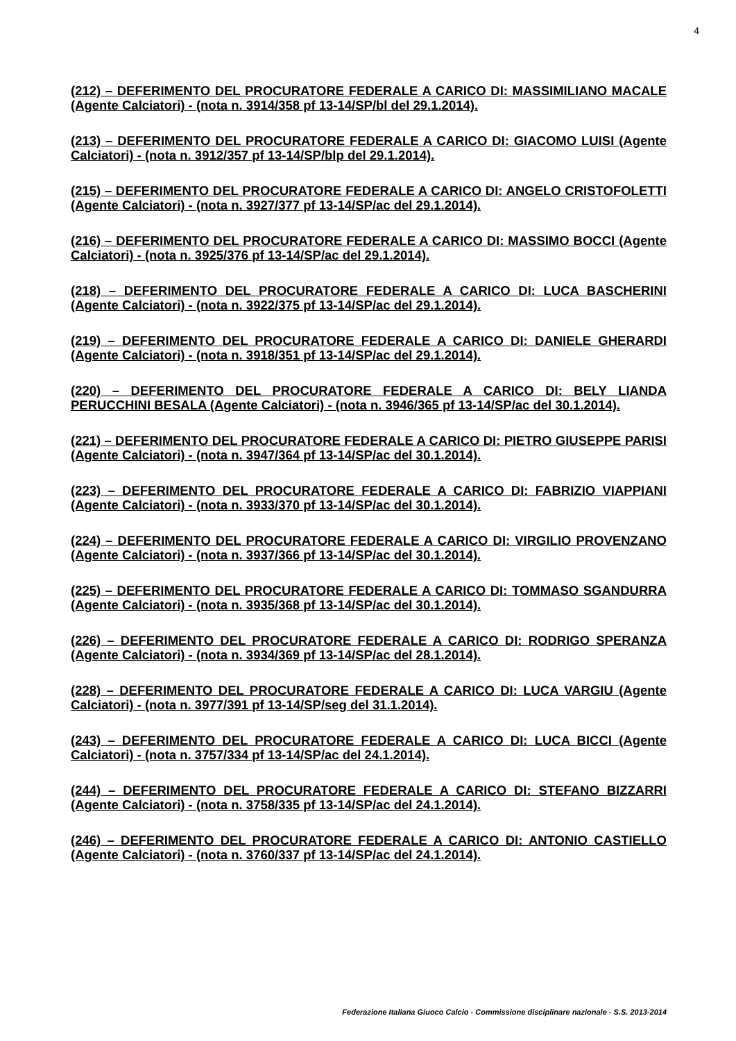4
(212) – DEFERIMENTO DEL PROCURATORE FEDERALE A CARICO DI: MASSIMILIANO MACALE (Agente Calciatori) - (nota n. 3914/358 pf 13-14/SP/bl del 29.1.2014).
(213) – DEFERIMENTO DEL PROCURATORE FEDERALE A CARICO DI: GIACOMO LUISI (Agente Calciatori) - (nota n. 3912/357 pf 13-14/SP/blp del 29.1.2014).
(215) – DEFERIMENTO DEL PROCURATORE FEDERALE A CARICO DI: ANGELO CRISTOFOLETTI (Agente Calciatori) - (nota n. 3927/377 pf 13-14/SP/ac del 29.1.2014).
(216) – DEFERIMENTO DEL PROCURATORE FEDERALE A CARICO DI: MASSIMO BOCCI (Agente Calciatori) - (nota n. 3925/376 pf 13-14/SP/ac del 29.1.2014).
(218) – DEFERIMENTO DEL PROCURATORE FEDERALE A CARICO DI: LUCA BASCHERINI (Agente Calciatori) - (nota n. 3922/375 pf 13-14/SP/ac del 29.1.2014).
(219) – DEFERIMENTO DEL PROCURATORE FEDERALE A CARICO DI: DANIELE GHERARDI (Agente Calciatori) - (nota n. 3918/351 pf 13-14/SP/ac del 29.1.2014).
(220) – DEFERIMENTO DEL PROCURATORE FEDERALE A CARICO DI: BELY LIANDA PERUCCHINI BESALA (Agente Calciatori) - (nota n. 3946/365 pf 13-14/SP/ac del 30.1.2014).
(221) – DEFERIMENTO DEL PROCURATORE FEDERALE A CARICO DI: PIETRO GIUSEPPE PARISI (Agente Calciatori) - (nota n. 3947/364 pf 13-14/SP/ac del 30.1.2014).
(223) – DEFERIMENTO DEL PROCURATORE FEDERALE A CARICO DI: FABRIZIO VIAPPIANI (Agente Calciatori) - (nota n. 3933/370 pf 13-14/SP/ac del 30.1.2014).
(224) – DEFERIMENTO DEL PROCURATORE FEDERALE A CARICO DI: VIRGILIO PROVENZANO (Agente Calciatori) - (nota n. 3937/366 pf 13-14/SP/ac del 30.1.2014).
(225) – DEFERIMENTO DEL PROCURATORE FEDERALE A CARICO DI: TOMMASO SGANDURRA (Agente Calciatori) - (nota n. 3935/368 pf 13-14/SP/ac del 30.1.2014).
(226) – DEFERIMENTO DEL PROCURATORE FEDERALE A CARICO DI: RODRIGO SPERANZA (Agente Calciatori) - (nota n. 3934/369 pf 13-14/SP/ac del 28.1.2014).
(228) – DEFERIMENTO DEL PROCURATORE FEDERALE A CARICO DI: LUCA VARGIU (Agente Calciatori) - (nota n. 3977/391 pf 13-14/SP/seg del 31.1.2014).
(243) – DEFERIMENTO DEL PROCURATORE FEDERALE A CARICO DI: LUCA BICCI (Agente Calciatori) - (nota n. 3757/334 pf 13-14/SP/ac del 24.1.2014).
(244) – DEFERIMENTO DEL PROCURATORE FEDERALE A CARICO DI: STEFANO BIZZARRI (Agente Calciatori) - (nota n. 3758/335 pf 13-14/SP/ac del 24.1.2014).
(246) – DEFERIMENTO DEL PROCURATORE FEDERALE A CARICO DI: ANTONIO CASTIELLO (Agente Calciatori) - (nota n. 3760/337 pf 13-14/SP/ac del 24.1.2014).
Federazione Italiana Giuoco Calcio - Commissione disciplinare nazionale - S.S. 2013-2014